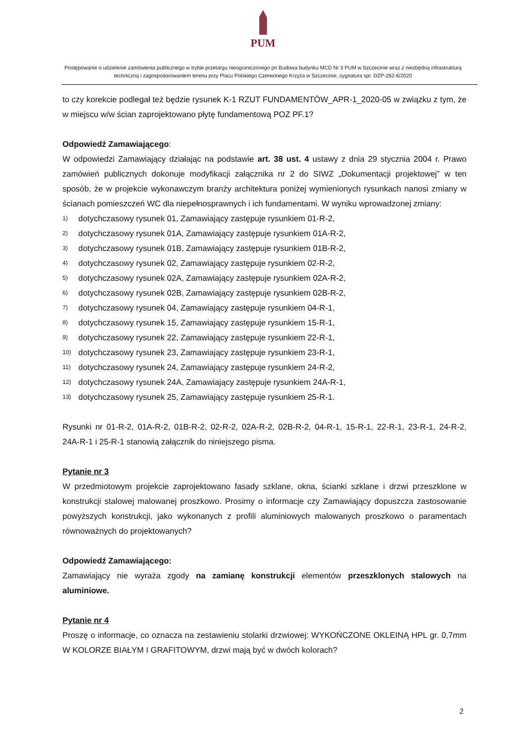PUM
Postępowanie o udzielenie zamówienia publicznego w trybie przetargu nieograniczonego pn Budowa budynku MCD Nr 3 PUM w Szczecinie wraz z niezbędną infrastrukturą techniczną i zagospodarowaniem terenu przy Placu Polskiego Czerwonego Krzyża w Szczecinie, sygnatura spr. DZP-262-6/2020
to czy korekcie podlegał też będzie rysunek K-1 RZUT FUNDAMENTÓW_APR-1_2020-05 w związku z tym, że w miejscu w/w ścian zaprojektowano płytę fundamentową POZ PF.1?
Odpowiedź Zamawiającego:
W odpowiedzi Zamawiający działając na podstawie art. 38 ust. 4 ustawy z dnia 29 stycznia 2004 r. Prawo zamówień publicznych dokonuje modyfikacji załącznika nr 2 do SIWZ „Dokumentacji projektowej” w ten sposób, że w projekcie wykonawczym branży architektura poniżej wymienionych rysunkach nanosi zmiany w ścianach pomieszczeń WC dla niepełnosprawnych i ich fundamentami. W wyniku wprowadzonej zmiany:
1) dotychczasowy rysunek 01, Zamawiający zastępuje rysunkiem 01-R-2,
2) dotychczasowy rysunek 01A, Zamawiający zastępuje rysunkiem 01A-R-2,
3) dotychczasowy rysunek 01B, Zamawiający zastępuje rysunkiem 01B-R-2,
4) dotychczasowy rysunek 02, Zamawiający zastępuje rysunkiem 02-R-2,
5) dotychczasowy rysunek 02A, Zamawiający zastępuje rysunkiem 02A-R-2,
6) dotychczasowy rysunek 02B, Zamawiający zastępuje rysunkiem 02B-R-2,
7) dotychczasowy rysunek 04, Zamawiający zastępuje rysunkiem 04-R-1,
8) dotychczasowy rysunek 15, Zamawiający zastępuje rysunkiem 15-R-1,
9) dotychczasowy rysunek 22, Zamawiający zastępuje rysunkiem 22-R-1,
10) dotychczasowy rysunek 23, Zamawiający zastępuje rysunkiem 23-R-1,
11) dotychczasowy rysunek 24, Zamawiający zastępuje rysunkiem 24-R-2,
12) dotychczasowy rysunek 24A, Zamawiający zastępuje rysunkiem 24A-R-1,
13) dotychczasowy rysunek 25, Zamawiający zastępuje rysunkiem 25-R-1.
Rysunki nr 01-R-2, 01A-R-2, 01B-R-2, 02-R-2, 02A-R-2, 02B-R-2, 04-R-1, 15-R-1, 22-R-1, 23-R-1, 24-R-2, 24A-R-1 i 25-R-1 stanowią załącznik do niniejszego pisma.
Pytanie nr 3
W przedmiotowym projekcie zaprojektowano fasady szklane, okna, ścianki szklane i drzwi przeszklone w konstrukcji stalowej malowanej proszkowo. Prosimy o informacje czy Zamawiający dopuszcza zastosowanie powyższych konstrukcji, jako wykonanych z profili aluminiowych malowanych proszkowo o paramentach równoważnych do projektowanych?
Odpowiedź Zamawiającego:
Zamawiający nie wyraża zgody na zamianę konstrukcji elementów przeszklonych stalowych na aluminiowe.
Pytanie nr 4
Proszę o informacje, co oznacza na zestawieniu stolarki drzwiowej: WYKOŃCZONE OKLEINĄ HPL gr. 0,7mm W KOLORZE BIAŁYM I GRAFITOWYM, drzwi mają być w dwóch kolorach?
2